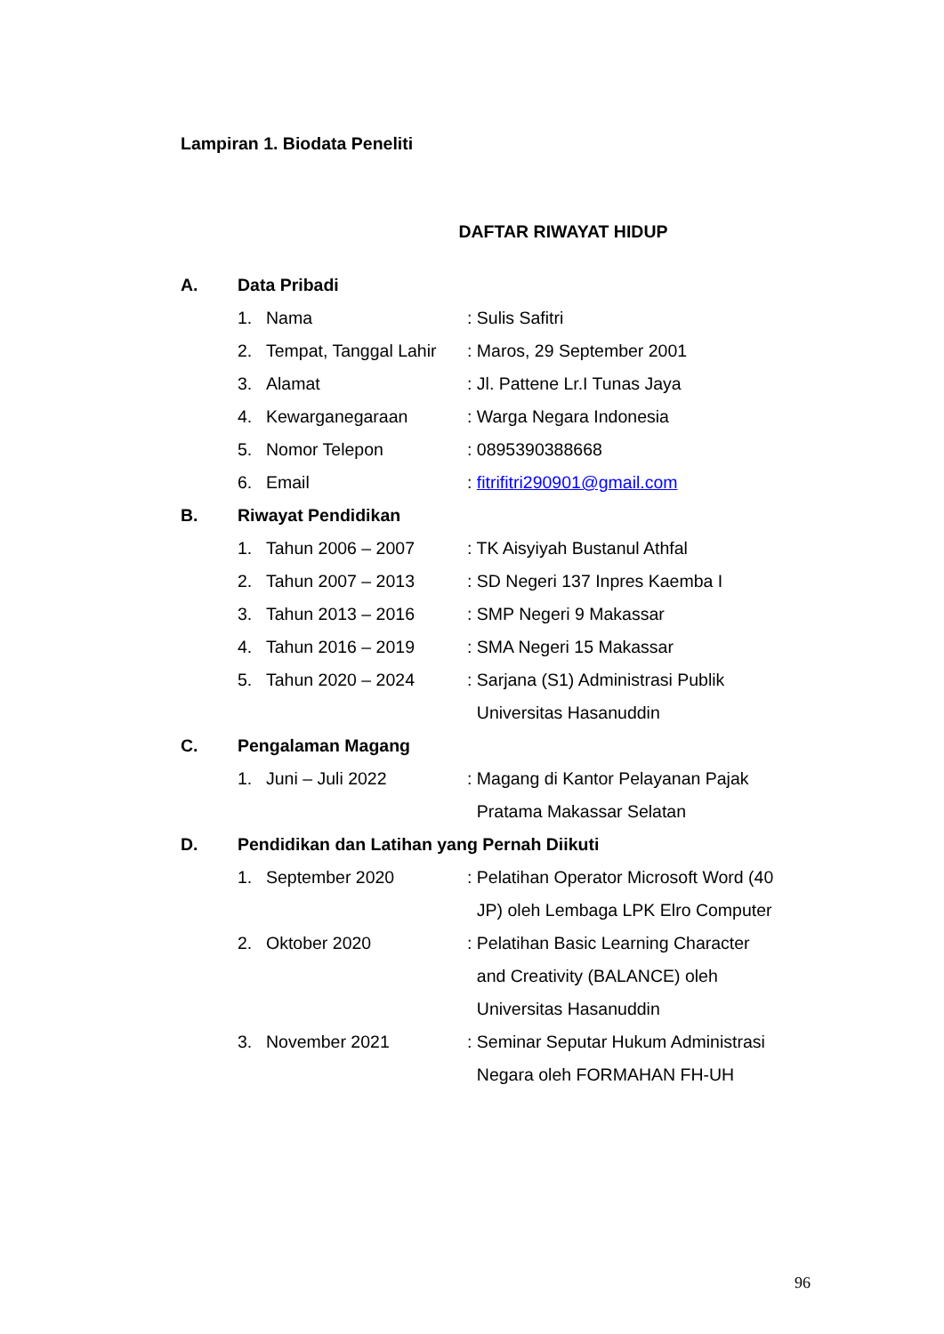Lampiran 1. Biodata Peneliti
DAFTAR RIWAYAT HIDUP
| A. | Data Pribadi | | |
| | 1. | Nama | : Sulis Safitri |
| | 2. | Tempat, Tanggal Lahir | : Maros, 29 September 2001 |
| | 3. | Alamat | : Jl. Pattene Lr.I Tunas Jaya |
| | 4. | Kewarganegaraan | : Warga Negara Indonesia |
| | 5. | Nomor Telepon | : 0895390388668 |
| | 6. | Email | : fitrifitri290901@gmail.com |
| B. | Riwayat Pendidikan | | |
| | 1. | Tahun 2006 – 2007 | : TK Aisyiyah Bustanul Athfal |
| | 2. | Tahun 2007 – 2013 | : SD Negeri 137 Inpres Kaemba I |
| | 3. | Tahun 2013 – 2016 | : SMP Negeri 9 Makassar |
| | 4. | Tahun 2016 – 2019 | : SMA Negeri 15 Makassar |
| | 5. | Tahun 2020 – 2024 | : Sarjana (S1) Administrasi Publik Universitas Hasanuddin |
| C. | Pengalaman Magang | | |
| | 1. | Juni – Juli 2022 | : Magang di Kantor Pelayanan Pajak Pratama Makassar Selatan |
| D. | Pendidikan dan Latihan yang Pernah Diikuti | | |
| | 1. | September 2020 | : Pelatihan Operator Microsoft Word (40 JP) oleh Lembaga LPK Elro Computer |
| | 2. | Oktober 2020 | : Pelatihan Basic Learning Character and Creativity (BALANCE) oleh Universitas Hasanuddin |
| | 3. | November 2021 | : Seminar Seputar Hukum Administrasi Negara oleh FORMAHAN FH-UH |
96